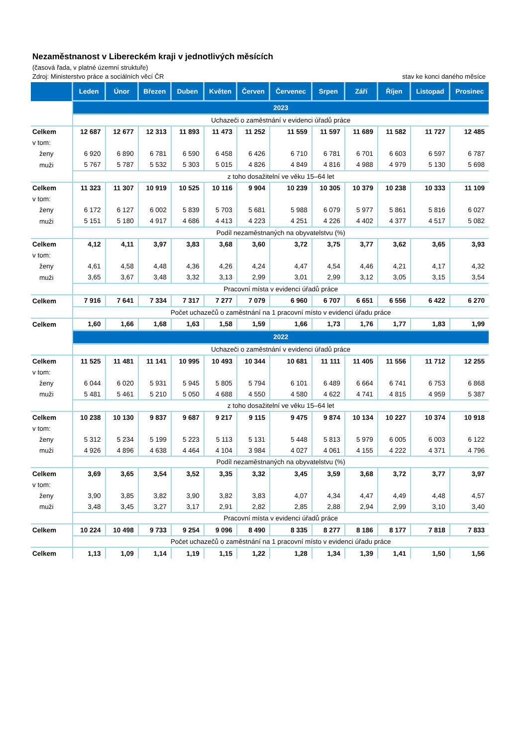Nezaměstnanost v Libereckém kraji v jednotlivých měsících
(časová řada, v platné územní struktuře)
Zdroj: Ministerstvo práce a sociálních věcí ČR stav ke konci daného měsíce
| | Leden | Únor | Březen | Duben | Květen | Červen | Červenec | Srpen | Září | Říjen | Listopad | Prosinec |
| --- | --- | --- | --- | --- | --- | --- | --- | --- | --- | --- | --- | --- |
| | 2023 | | | | | | | | | | | |
| | Uchazeči o zaměstnání v evidenci úřadů práce | | | | | | | | | | | |
| Celkem | 12 687 | 12 677 | 12 313 | 11 893 | 11 473 | 11 252 | 11 559 | 11 597 | 11 689 | 11 582 | 11 727 | 12 485 |
| v tom: | | | | | | | | | | | | |
| ženy | 6 920 | 6 890 | 6 781 | 6 590 | 6 458 | 6 426 | 6 710 | 6 781 | 6 701 | 6 603 | 6 597 | 6 787 |
| muži | 5 767 | 5 787 | 5 532 | 5 303 | 5 015 | 4 826 | 4 849 | 4 816 | 4 988 | 4 979 | 5 130 | 5 698 |
| | z toho dosažitelní ve věku 15–64 let | | | | | | | | | | | |
| Celkem | 11 323 | 11 307 | 10 919 | 10 525 | 10 116 | 9 904 | 10 239 | 10 305 | 10 379 | 10 238 | 10 333 | 11 109 |
| v tom: | | | | | | | | | | | | |
| ženy | 6 172 | 6 127 | 6 002 | 5 839 | 5 703 | 5 681 | 5 988 | 6 079 | 5 977 | 5 861 | 5 816 | 6 027 |
| muži | 5 151 | 5 180 | 4 917 | 4 686 | 4 413 | 4 223 | 4 251 | 4 226 | 4 402 | 4 377 | 4 517 | 5 082 |
| | Podíl nezaměstnaných na obyvatelstvu (%) | | | | | | | | | | | |
| Celkem | 4,12 | 4,11 | 3,97 | 3,83 | 3,68 | 3,60 | 3,72 | 3,75 | 3,77 | 3,62 | 3,65 | 3,93 |
| v tom: | | | | | | | | | | | | |
| ženy | 4,61 | 4,58 | 4,48 | 4,36 | 4,26 | 4,24 | 4,47 | 4,54 | 4,46 | 4,21 | 4,17 | 4,32 |
| muži | 3,65 | 3,67 | 3,48 | 3,32 | 3,13 | 2,99 | 3,01 | 2,99 | 3,12 | 3,05 | 3,15 | 3,54 |
| | Pracovní místa v evidenci úřadů práce | | | | | | | | | | | |
| Celkem | 7 916 | 7 641 | 7 334 | 7 317 | 7 277 | 7 079 | 6 960 | 6 707 | 6 651 | 6 556 | 6 422 | 6 270 |
| | Počet uchazečů o zaměstnání na 1 pracovní místo v evidenci úřadu práce | | | | | | | | | | | |
| Celkem | 1,60 | 1,66 | 1,68 | 1,63 | 1,58 | 1,59 | 1,66 | 1,73 | 1,76 | 1,77 | 1,83 | 1,99 |
| | 2022 | | | | | | | | | | | |
| | Uchazeči o zaměstnání v evidenci úřadů práce | | | | | | | | | | | |
| Celkem | 11 525 | 11 481 | 11 141 | 10 995 | 10 493 | 10 344 | 10 681 | 11 111 | 11 405 | 11 556 | 11 712 | 12 255 |
| v tom: | | | | | | | | | | | | |
| ženy | 6 044 | 6 020 | 5 931 | 5 945 | 5 805 | 5 794 | 6 101 | 6 489 | 6 664 | 6 741 | 6 753 | 6 868 |
| muži | 5 481 | 5 461 | 5 210 | 5 050 | 4 688 | 4 550 | 4 580 | 4 622 | 4 741 | 4 815 | 4 959 | 5 387 |
| | z toho dosažitelní ve věku 15–64 let | | | | | | | | | | | |
| Celkem | 10 238 | 10 130 | 9 837 | 9 687 | 9 217 | 9 115 | 9 475 | 9 874 | 10 134 | 10 227 | 10 374 | 10 918 |
| v tom: | | | | | | | | | | | | |
| ženy | 5 312 | 5 234 | 5 199 | 5 223 | 5 113 | 5 131 | 5 448 | 5 813 | 5 979 | 6 005 | 6 003 | 6 122 |
| muži | 4 926 | 4 896 | 4 638 | 4 464 | 4 104 | 3 984 | 4 027 | 4 061 | 4 155 | 4 222 | 4 371 | 4 796 |
| | Podíl nezaměstnaných na obyvatelstvu (%) | | | | | | | | | | | |
| Celkem | 3,69 | 3,65 | 3,54 | 3,52 | 3,35 | 3,32 | 3,45 | 3,59 | 3,68 | 3,72 | 3,77 | 3,97 |
| v tom: | | | | | | | | | | | | |
| ženy | 3,90 | 3,85 | 3,82 | 3,90 | 3,82 | 3,83 | 4,07 | 4,34 | 4,47 | 4,49 | 4,48 | 4,57 |
| muži | 3,48 | 3,45 | 3,27 | 3,17 | 2,91 | 2,82 | 2,85 | 2,88 | 2,94 | 2,99 | 3,10 | 3,40 |
| | Pracovní místa v evidenci úřadů práce | | | | | | | | | | | |
| Celkem | 10 224 | 10 498 | 9 733 | 9 254 | 9 096 | 8 490 | 8 335 | 8 277 | 8 186 | 8 177 | 7 818 | 7 833 |
| | Počet uchazečů o zaměstnání na 1 pracovní místo v evidenci úřadu práce | | | | | | | | | | | |
| Celkem | 1,13 | 1,09 | 1,14 | 1,19 | 1,15 | 1,22 | 1,28 | 1,34 | 1,39 | 1,41 | 1,50 | 1,56 |